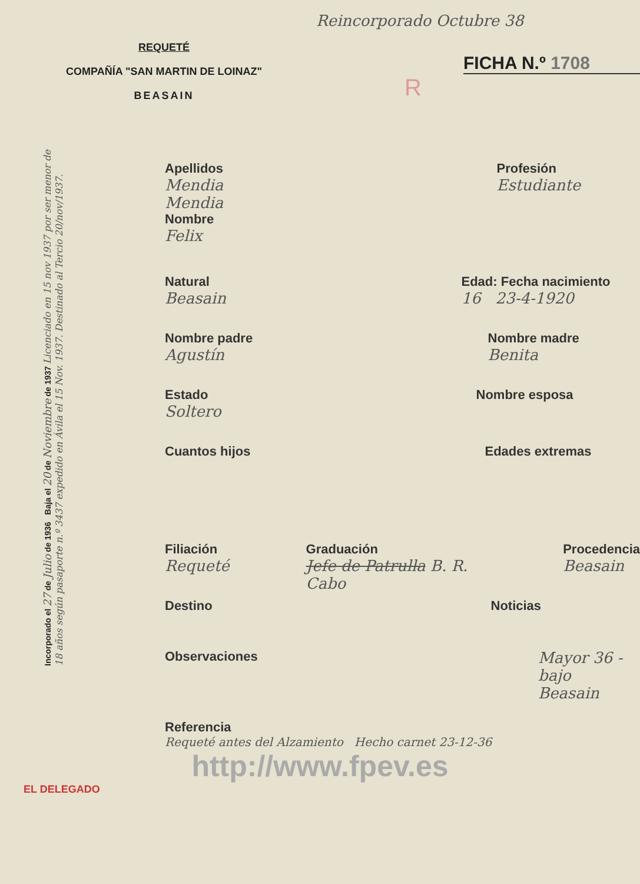REQUETÉ
COMPAÑÍA "SAN MARTIN DE LOINAZ"
BEASAIN
Reincorporado Octubre 38
FICHA N.º 1708
R
Apellidos
Mendia
Mendia
Nombre
Felix
Profesión
Estudiante
Natural
Beasain
Edad: Fecha nacimiento
16 23-4-1920
Nombre padre
Agustín
Nombre madre
Benita
Estado
Soltero
Nombre esposa
Cuantos hijos Edades extremas
Filiación
Requeté
Graduación
Jefe de Patrulla B. R. Cabo
Procedencia
Beasain
Destino Noticias
Observaciones
Mayor 36 - bajo
Beasain
Referencia
Requeté antes del Alzamiento Hecho carnet 23-12-36
http://www.fpev.es
EL DELEGADO
Incorporado el 27 de Julio de 1936 Baja el 20 de Noviembre de 1937 Licenciado en 15 nov 1937 por ser menor de 18 años según pasaporte n.º 3437 expedido en Ávila el 15 Nov. 1937. Destinado al Tercio 20/nov/1937.